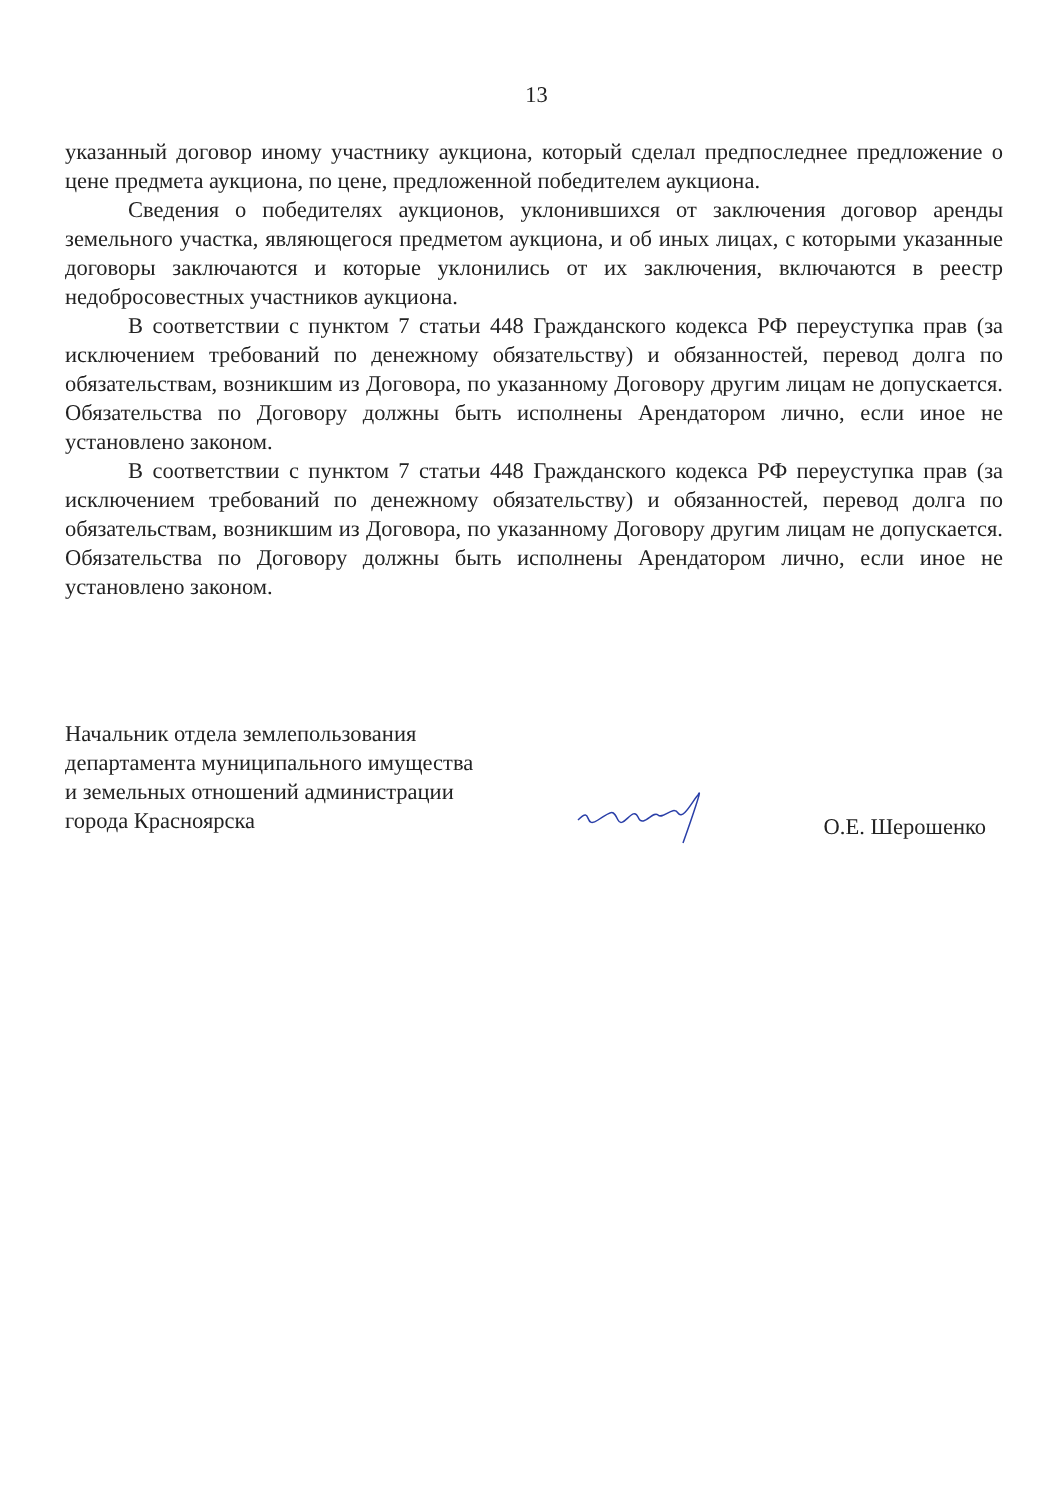13
указанный договор иному участнику аукциона, который сделал предпоследнее предложение о цене предмета аукциона, по цене, предложенной победителем аукциона.
Сведения о победителях аукционов, уклонившихся от заключения договор аренды земельного участка, являющегося предметом аукциона, и об иных лицах, с которыми указанные договоры заключаются и которые уклонились от их заключения, включаются в реестр недобросовестных участников аукциона.
В соответствии с пунктом 7 статьи 448 Гражданского кодекса РФ переуступка прав (за исключением требований по денежному обязательству) и обязанностей, перевод долга по обязательствам, возникшим из Договора, по указанному Договору другим лицам не допускается. Обязательства по Договору должны быть исполнены Арендатором лично, если иное не установлено законом.
В соответствии с пунктом 7 статьи 448 Гражданского кодекса РФ переуступка прав (за исключением требований по денежному обязательству) и обязанностей, перевод долга по обязательствам, возникшим из Договора, по указанному Договору другим лицам не допускается. Обязательства по Договору должны быть исполнены Арендатором лично, если иное не установлено законом.
Начальник отдела землепользования
департамента муниципального имущества
и земельных отношений администрации
города Красноярска
О.Е. Шерошенко